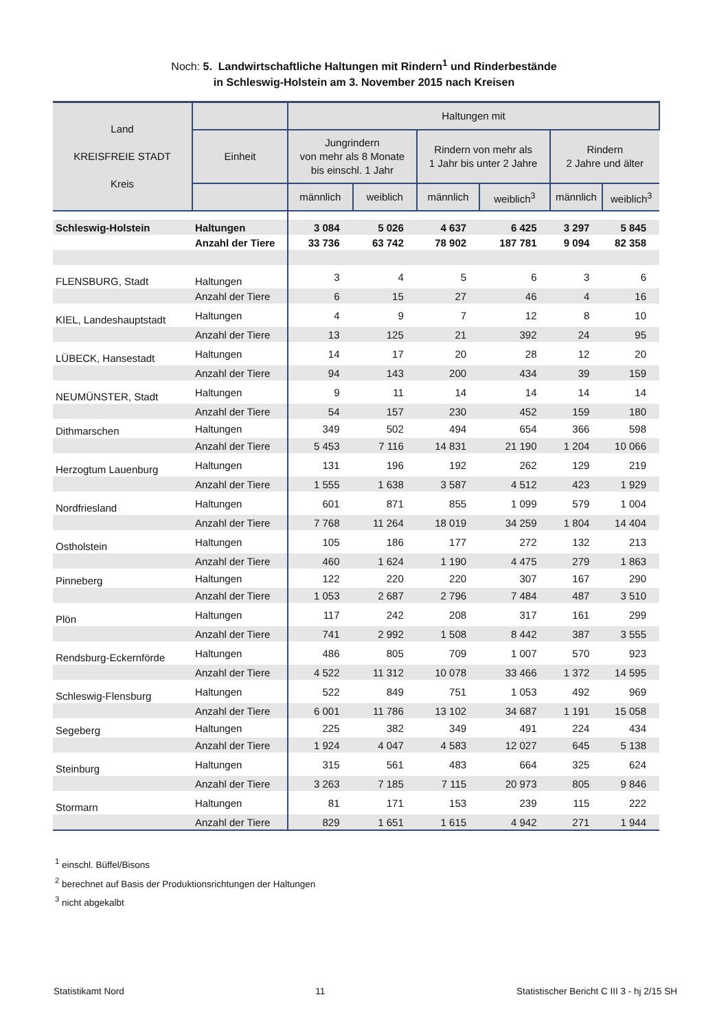Noch: 5. Landwirtschaftliche Haltungen mit Rindern<sup>1</sup> und Rinderbestände
in Schleswig-Holstein am 3. November 2015 nach Kreisen
| Land KREISFREIE STADT Kreis | | Haltungen mit | | | | | |
| --- | --- | --- | --- | --- | --- | --- | --- |
| | Einheit | Jungrindern von mehr als 8 Monate bis einschl. 1 Jahr | | Rindern von mehr als 1 Jahr bis unter 2 Jahre | | Rindern 2 Jahre und älter | |
| | | männlich | weiblich | männlich | weiblich<sup>3</sup> | männlich | weiblich<sup>3</sup> |
| Schleswig-Holstein | Haltungen | 3 084 | 5 026 | 4 637 | 6 425 | 3 297 | 5 845 |
| | Anzahl der Tiere | 33 736 | 63 742 | 78 902 | 187 781 | 9 094 | 82 358 |
| FLENSBURG, Stadt | Haltungen | 3 | 4 | 5 | 6 | 3 | 6 |
| | Anzahl der Tiere | 6 | 15 | 27 | 46 | 4 | 16 |
| KIEL, Landeshauptstadt | Haltungen | 4 | 9 | 7 | 12 | 8 | 10 |
| | Anzahl der Tiere | 13 | 125 | 21 | 392 | 24 | 95 |
| LÜBECK, Hansestadt | Haltungen | 14 | 17 | 20 | 28 | 12 | 20 |
| | Anzahl der Tiere | 94 | 143 | 200 | 434 | 39 | 159 |
| NEUMÜNSTER, Stadt | Haltungen | 9 | 11 | 14 | 14 | 14 | 14 |
| | Anzahl der Tiere | 54 | 157 | 230 | 452 | 159 | 180 |
| Dithmarschen | Haltungen | 349 | 502 | 494 | 654 | 366 | 598 |
| | Anzahl der Tiere | 5 453 | 7 116 | 14 831 | 21 190 | 1 204 | 10 066 |
| Herzogtum Lauenburg | Haltungen | 131 | 196 | 192 | 262 | 129 | 219 |
| | Anzahl der Tiere | 1 555 | 1 638 | 3 587 | 4 512 | 423 | 1 929 |
| Nordfriesland | Haltungen | 601 | 871 | 855 | 1 099 | 579 | 1 004 |
| | Anzahl der Tiere | 7 768 | 11 264 | 18 019 | 34 259 | 1 804 | 14 404 |
| Ostholstein | Haltungen | 105 | 186 | 177 | 272 | 132 | 213 |
| | Anzahl der Tiere | 460 | 1 624 | 1 190 | 4 475 | 279 | 1 863 |
| Pinneberg | Haltungen | 122 | 220 | 220 | 307 | 167 | 290 |
| | Anzahl der Tiere | 1 053 | 2 687 | 2 796 | 7 484 | 487 | 3 510 |
| Plön | Haltungen | 117 | 242 | 208 | 317 | 161 | 299 |
| | Anzahl der Tiere | 741 | 2 992 | 1 508 | 8 442 | 387 | 3 555 |
| Rendsburg-Eckernförde | Haltungen | 486 | 805 | 709 | 1 007 | 570 | 923 |
| | Anzahl der Tiere | 4 522 | 11 312 | 10 078 | 33 466 | 1 372 | 14 595 |
| Schleswig-Flensburg | Haltungen | 522 | 849 | 751 | 1 053 | 492 | 969 |
| | Anzahl der Tiere | 6 001 | 11 786 | 13 102 | 34 687 | 1 191 | 15 058 |
| Segeberg | Haltungen | 225 | 382 | 349 | 491 | 224 | 434 |
| | Anzahl der Tiere | 1 924 | 4 047 | 4 583 | 12 027 | 645 | 5 138 |
| Steinburg | Haltungen | 315 | 561 | 483 | 664 | 325 | 624 |
| | Anzahl der Tiere | 3 263 | 7 185 | 7 115 | 20 973 | 805 | 9 846 |
| Stormarn | Haltungen | 81 | 171 | 153 | 239 | 115 | 222 |
| | Anzahl der Tiere | 829 | 1 651 | 1 615 | 4 942 | 271 | 1 944 |
<sup>1</sup> einschl. Büffel/Bisons
<sup>2</sup> berechnet auf Basis der Produktionsrichtungen der Haltungen
<sup>3</sup> nicht abgekalbt
Statistikamt Nord 11 Statistischer Bericht C III 3 - hj 2/15 SH